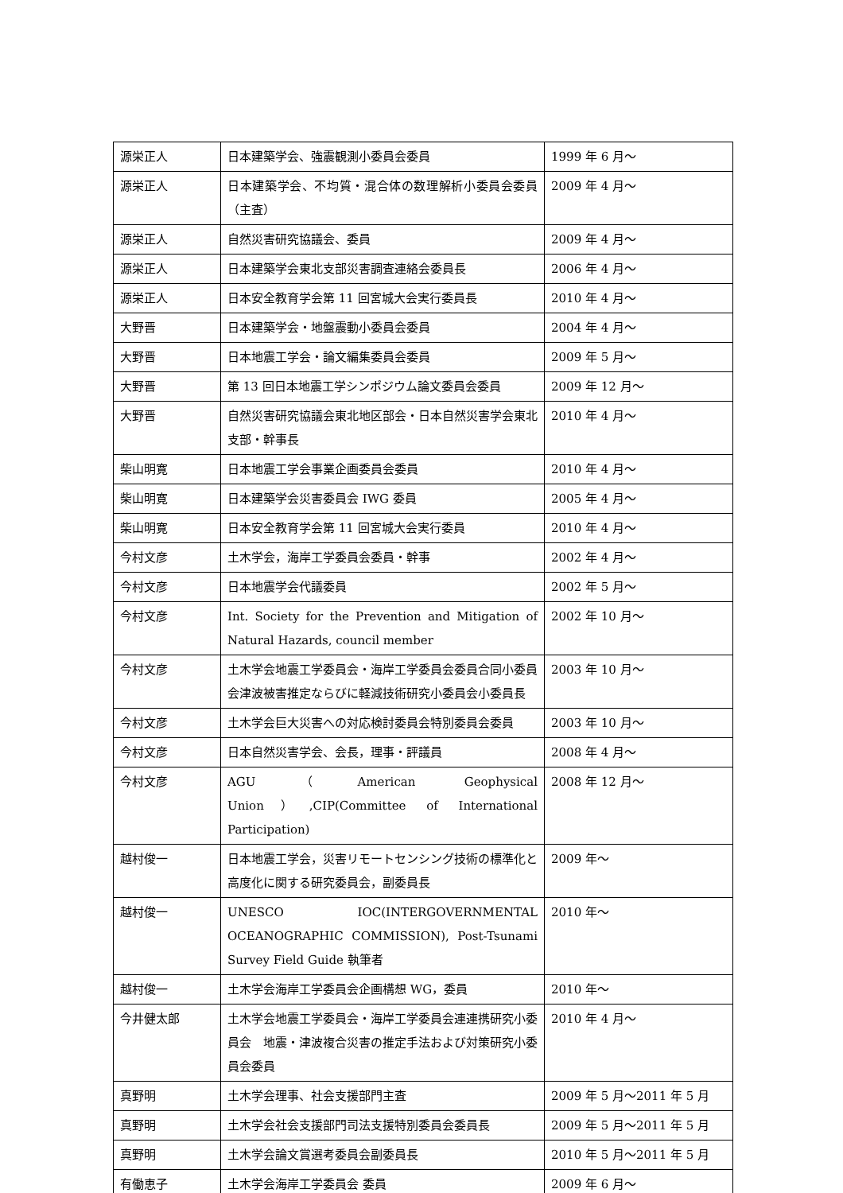| 源栄正人 | 日本建築学会、強震観測小委員会委員 | 1999 年 6 月～ |
| 源栄正人 | 日本建築学会、不均質・混合体の数理解析小委員会委員（主査） | 2009 年 4 月～ |
| 源栄正人 | 自然災害研究協議会、委員 | 2009 年 4 月～ |
| 源栄正人 | 日本建築学会東北支部災害調査連絡会委員長 | 2006 年 4 月～ |
| 源栄正人 | 日本安全教育学会第 11 回宮城大会実行委員長 | 2010 年 4 月～ |
| 大野晋 | 日本建築学会・地盤震動小委員会委員 | 2004 年 4 月～ |
| 大野晋 | 日本地震工学会・論文編集委員会委員 | 2009 年 5 月～ |
| 大野晋 | 第 13 回日本地震工学シンポジウム論文委員会委員 | 2009 年 12 月～ |
| 大野晋 | 自然災害研究協議会東北地区部会・日本自然災害学会東北支部・幹事長 | 2010 年 4 月～ |
| 柴山明寛 | 日本地震工学会事業企画委員会委員 | 2010 年 4 月～ |
| 柴山明寛 | 日本建築学会災害委員会 IWG 委員 | 2005 年 4 月～ |
| 柴山明寛 | 日本安全教育学会第 11 回宮城大会実行委員 | 2010 年 4 月～ |
| 今村文彦 | 土木学会，海岸工学委員会委員・幹事 | 2002 年 4 月～ |
| 今村文彦 | 日本地震学会代議委員 | 2002 年 5 月～ |
| 今村文彦 | Int. Society for the Prevention and Mitigation of Natural Hazards, council member | 2002 年 10 月～ |
| 今村文彦 | 土木学会地震工学委員会・海岸工学委員会委員合同小委員会津波被害推定ならびに軽減技術研究小委員会小委員長 | 2003 年 10 月～ |
| 今村文彦 | 土木学会巨大災害への対応検討委員会特別委員会委員 | 2003 年 10 月～ |
| 今村文彦 | 日本自然災害学会、会長，理事・評議員 | 2008 年 4 月～ |
| 今村文彦 | AGU（American Geophysical Union）,CIP(Committee of International Participation) | 2008 年 12 月～ |
| 越村俊一 | 日本地震工学会，災害リモートセンシング技術の標準化と高度化に関する研究委員会，副委員長 | 2009 年～ |
| 越村俊一 | UNESCO IOC(INTERGOVERNMENTAL OCEANOGRAPHIC COMMISSION), Post-Tsunami Survey Field Guide 執筆者 | 2010 年～ |
| 越村俊一 | 土木学会海岸工学委員会企画構想 WG，委員 | 2010 年～ |
| 今井健太郎 | 土木学会地震工学委員会・海岸工学委員会連連携研究小委員会 地震・津波複合災害の推定手法および対策研究小委員会委員 | 2010 年 4 月～ |
| 真野明 | 土木学会理事、社会支援部門主査 | 2009 年 5 月～2011 年 5 月 |
| 真野明 | 土木学会社会支援部門司法支援特別委員会委員長 | 2009 年 5 月～2011 年 5 月 |
| 真野明 | 土木学会論文賞選考委員会副委員長 | 2010 年 5 月～2011 年 5 月 |
| 有働恵子 | 土木学会海岸工学委員会 委員 | 2009 年 6 月～ |